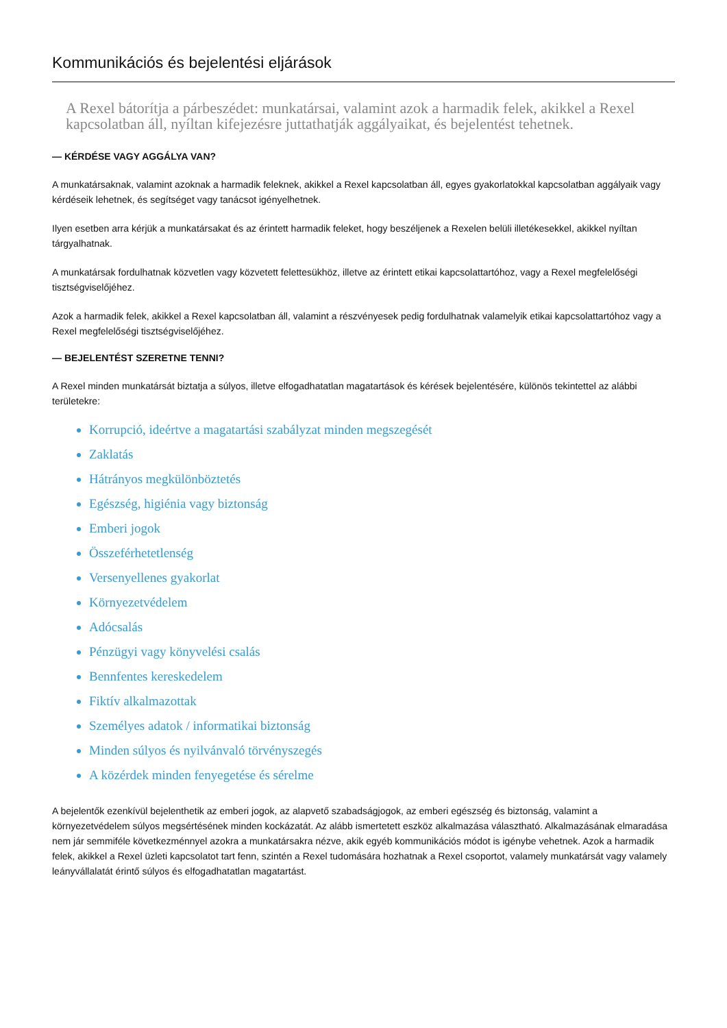Kommunikációs és bejelentési eljárások
A Rexel bátorítja a párbeszédet: munkatársai, valamint azok a harmadik felek, akikkel a Rexel kapcsolatban áll, nyíltan kifejezésre juttathatják aggályaikat, és bejelentést tehetnek.
— KÉRDÉSE VAGY AGGÁLYA VAN?
A munkatársaknak, valamint azoknak a harmadik feleknek, akikkel a Rexel kapcsolatban áll, egyes gyakorlatokkal kapcsolatban aggályaik vagy kérdéseik lehetnek, és segítséget vagy tanácsot igényelhetnek.
Ilyen esetben arra kérjük a munkatársakat és az érintett harmadik feleket, hogy beszéljenek a Rexelen belüli illetékesekkel, akikkel nyíltan tárgyalhatnak.
A munkatársak fordulhatnak közvetlen vagy közvetett felettesükhöz, illetve az érintett etikai kapcsolattartóhoz, vagy a Rexel megfelelőségi tisztségviselőjéhez.
Azok a harmadik felek, akikkel a Rexel kapcsolatban áll, valamint a részvényesek pedig fordulhatnak valamelyik etikai kapcsolattartóhoz vagy a Rexel megfelelőségi tisztségviselőjéhez.
— BEJELENTÉST SZERETNE TENNI?
A Rexel minden munkatársát biztatja a súlyos, illetve elfogadhatatlan magatartások és kérések bejelentésére, különös tekintettel az alábbi területekre:
Korrupció, ideértve a magatartási szabályzat minden megszegését
Zaklatás
Hátrányos megkülönböztetés
Egészség, higiénia vagy biztonság
Emberi jogok
Összeférhetetlenség
Versenyellenes gyakorlat
Környezetvédelem
Adócsalás
Pénzügyi vagy könyvelési csalás
Bennfentes kereskedelem
Fiktív alkalmazottak
Személyes adatok / informatikai biztonság
Minden súlyos és nyilvánvaló törvényszegés
A közérdek minden fenyegetése és sérelme
A bejelentők ezenkívül bejelenthetik az emberi jogok, az alapvető szabadságjogok, az emberi egészség és biztonság, valamint a környezetvédelem súlyos megsértésének minden kockázatát. Az alább ismertetett eszköz alkalmazása választható. Alkalmazásának elmaradása nem jár semmiféle következménnyel azokra a munkatársakra nézve, akik egyéb kommunikációs módot is igénybe vehetnek. Azok a harmadik felek, akikkel a Rexel üzleti kapcsolatot tart fenn, szintén a Rexel tudomására hozhatnak a Rexel csoportot, valamely munkatársát vagy valamely leányvállalatát érintő súlyos és elfogadhatatlan magatartást.